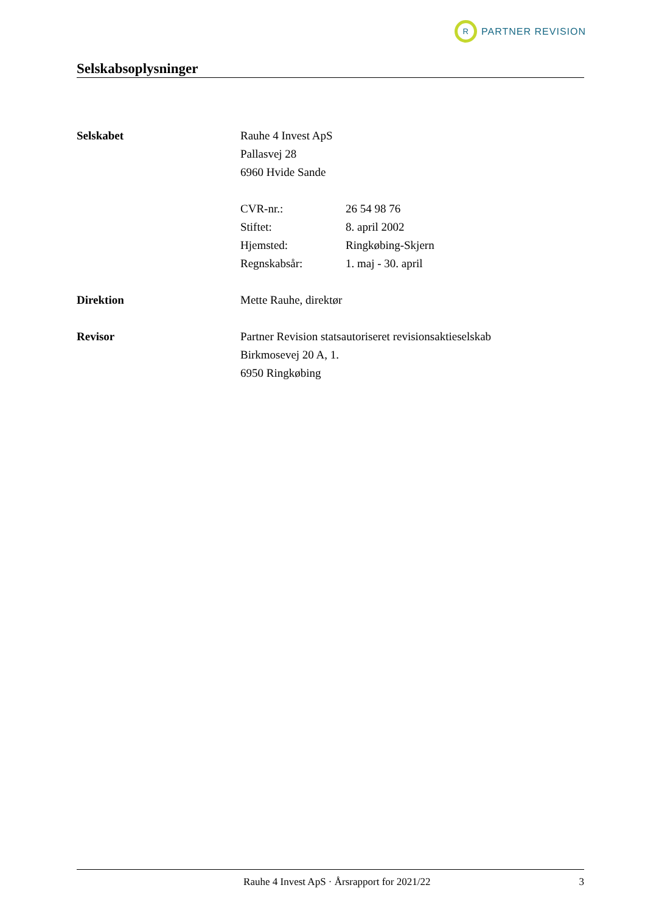R
PARTNER REVISION
Selskabsoplysninger
Selskabet Rauhe 4 Invest ApS
Pallasvej 28
6960 Hvide Sande
CVR-nr.: 26 54 98 76
Stiftet: 8. april 2002
Hjemsted: Ringkøbing-Skjern
Regnskabsår: 1. maj - 30. april
Direktion Mette Rauhe, direktør
Revisor Partner Revision statsautoriseret revisionsaktieselskab
Birkmosevej 20 A, 1.
6950 Ringkøbing
Rauhe 4 Invest ApS · Årsrapport for 2021/22
3